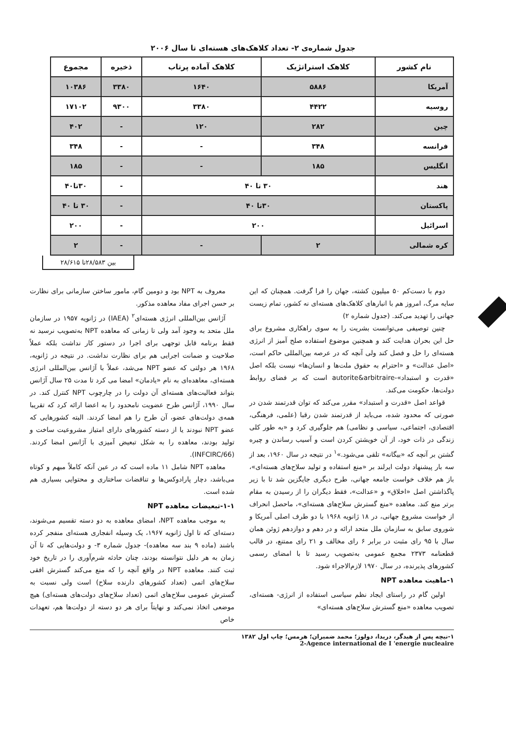جدول شماره‌ی ۲- تعداد کلاهک‌های هسته‌ای تا سال ۲۰۰۶
| نام کشور | کلاهک استراتژیک | کلاهک آماده پرتاب | ذخیره | مجموع |
| --- | --- | --- | --- | --- |
| آمریکا | ۵۸۸۶ | ۱۶۴۰ | ۳۳۸۰ | ۱۰۳۸۶ |
| روسیه | ۴۴۲۲ | ۳۳۸۰ | ۹۳۰۰ | ۱۷۱۰۲ |
| چین | ۲۸۲ | ۱۲۰ | - | ۴۰۲ |
| فرانسه | ۳۴۸ | - | - | ۳۴۸ |
| انگلیس | ۱۸۵ | - | - | ۱۸۵ |
| هند | ۳۰ تا ۴۰ | | - | ۳۰تا۴۰ |
| پاکستان | ۳۰تا ۴۰ | | - | ۳۰ تا ۴۰ |
| اسرائیل | ۲۰۰ | | - | ۲۰۰ |
| کره شمالی | ۲ | - | - | ۲ |
بین ۲۸/۵۸۳تا ۲۸/۶۱۵
دوم با دست‌کم ۵۰ میلیون کشته، جهان را فرا گرفت. همچنان که این سایه مرگ، امروز هم با انبارهای کلاهک‌های هسته‌ای نه کشور، تمام زیست جهانی را تهدید می‌کند. (جدول شماره ۲)
چنین توصیفی می‌توانست بشریت را به سوی راهکاری مشروع برای حل این بحران هدایت کند و همچنین موضوع استفاده صلح آمیز از انرژی هسته‌ای را حل و فصل کند ولی آنچه که در عرصه بین‌المللی حاکم است، «اصل عدالت» و «احترام به حقوق ملت‌ها و انسان‌ها» نیست بلکه اصل «قدرت و استبداد»-autorite&arbitraire است که بر فضای روابط دولت‌ها، حکومت می‌کند.
قواعد اصل «قدرت و استبداد» مقرر می‌کند که توان قدرتمند شدن در صورتی که محدود شده، می‌باید از قدرتمند شدن رقبا (علمی، فرهنگی، اقتصادی، اجتماعی، سیاسی و نظامی) هم جلوگیری کرد و «به طور کلی زندگی در ذات خود، از آن خویشتن کردن است و آسیب رساندن و چیره گشتن بر آنچه که «بیگانه» تلقی می‌شود.»<sup>۱</sup> در نتیجه در سال ۱۹۶۰، بعد از سه بار پیشنهاد دولت ایرلند بر «منع استفاده و تولید سلاح‌های هسته‌ای»، باز هم خلاف خواست جامعه جهانی، طرح دیگری جایگزین شد تا با زیر پاگذاشتن اصل «اخلاق» و «عدالت»، فقط دیگران را از رسیدن به مقام برتر منع کند. معاهده «منع گسترش سلاح‌های هسته‌ای»، ماحصل انحراف از خواست مشروع جهانی، در ۱۸ ژانویه ۱۹۶۸ با دو طرف اصلی آمریکا و شوروی سابق به سازمان ملل متحد ارائه و در دهم و دوازدهم ژوئن همان سال با ۹۵ رای مثبت در برابر ۶ رای مخالف و ۲۱ رای ممتنع، در قالب قطعنامه ۲۳۷۳ مجمع عمومی به‌تصویب رسید تا با امضای رسمی کشورهای پذیرنده، در سال ۱۹۷۰ لازم‌الاجراء شود.
۱-ماهیت معاهده NPT
اولین گام در راستای ایجاد نظم سیاسی استفاده از انرژی- هسته‌ای، تصویب معاهده «منع گسترش سلاح‌های هسته‌ای»
معروف به NPT بود و دومین گام، مامور ساختن سازمانی برای نظارت بر حسن اجرای مفاد معاهده مذکور.
آژانس بین‌المللی انرژی هسته‌ای<sup>۲</sup> (IAEA) در ژانویه ۱۹۵۷ در سازمان ملل متحد به وجود آمد ولی تا زمانی که معاهده NPT به‌تصویب نرسید نه فقط برنامه قابل توجهی برای اجرا در دستور کار نداشت بلکه عملاً صلاحیت و ضمانت اجرایی هم برای نظارت نداشت. در نتیجه در ژانویه، ۱۹۶۸ هر دولتی که عضو NPT می‌شد، عملاً با آژانس بین‌المللی انرژی هسته‌ای، معاهده‌ای به نام «یادمان» امضا می کرد تا مدت ۲۵ سال آژانس بتواند فعالیت‌های هسته‌ای آن دولت را در چارچوب NPT کنترل کند. در سال ۱۹۹۰، آژانس طرح عضویت نامحدود را به اعضا ارائه کرد که تقریبا همه‌ی دولت‌های عضو، آن طرح را هم امضا کردند. البته کشورهایی که عضو NPT نبودند یا از دسته کشورهای دارای امتیاز مشروعیت ساخت و تولید بودند، معاهده را به شکل تبعیض آمیزی با آژانس امضا کردند. (INFCIRC/66).
معاهده NPT شامل ۱۱ ماده است که در عین آنکه کاملاً مبهم و کوتاه می‌باشد، دچار پارادوکس‌ها و تناقضات ساختاری و محتوایی بسیاری هم شده است.
۱-۱-تبعیضات معاهده NPT
به موجب معاهده NPT، امضای معاهده به دو دسته تقسیم می‌شوند، دسته‌ای که تا اول ژانویه ۱۹۶۷، یک وسیله انفجاری هسته‌ای منفجر کرده باشند (ماده ۹ بند سه معاهده)- جدول شماره ۳- و دولت‌هایی که تا آن زمان به هر دلیل نتوانسته بودند، چنان حادثه شرم‌آوری را در تاریخ خود ثبت کنند. معاهده NPT در واقع آنچه را که منع می‌کند گسترش افقی سلاح‌های اتمی (تعداد کشورهای دارنده سلاح) است ولی نسبت به گسترش عمومی سلاح‌های اتمی (تعداد سلاح‌های دولت‌های هسته‌ای) هیچ موضعی اتخاذ نمی‌کند و نهایتاً برای هر دو دسته از دولت‌ها هم، تعهدات خاص
۱-نیچه پس از هیدگر، دریدا، دولوز؛ محمد ضمیران؛ هرمس؛ چاپ اول ۱۳۸۲
2-Agence international de I 'energie nucleaire